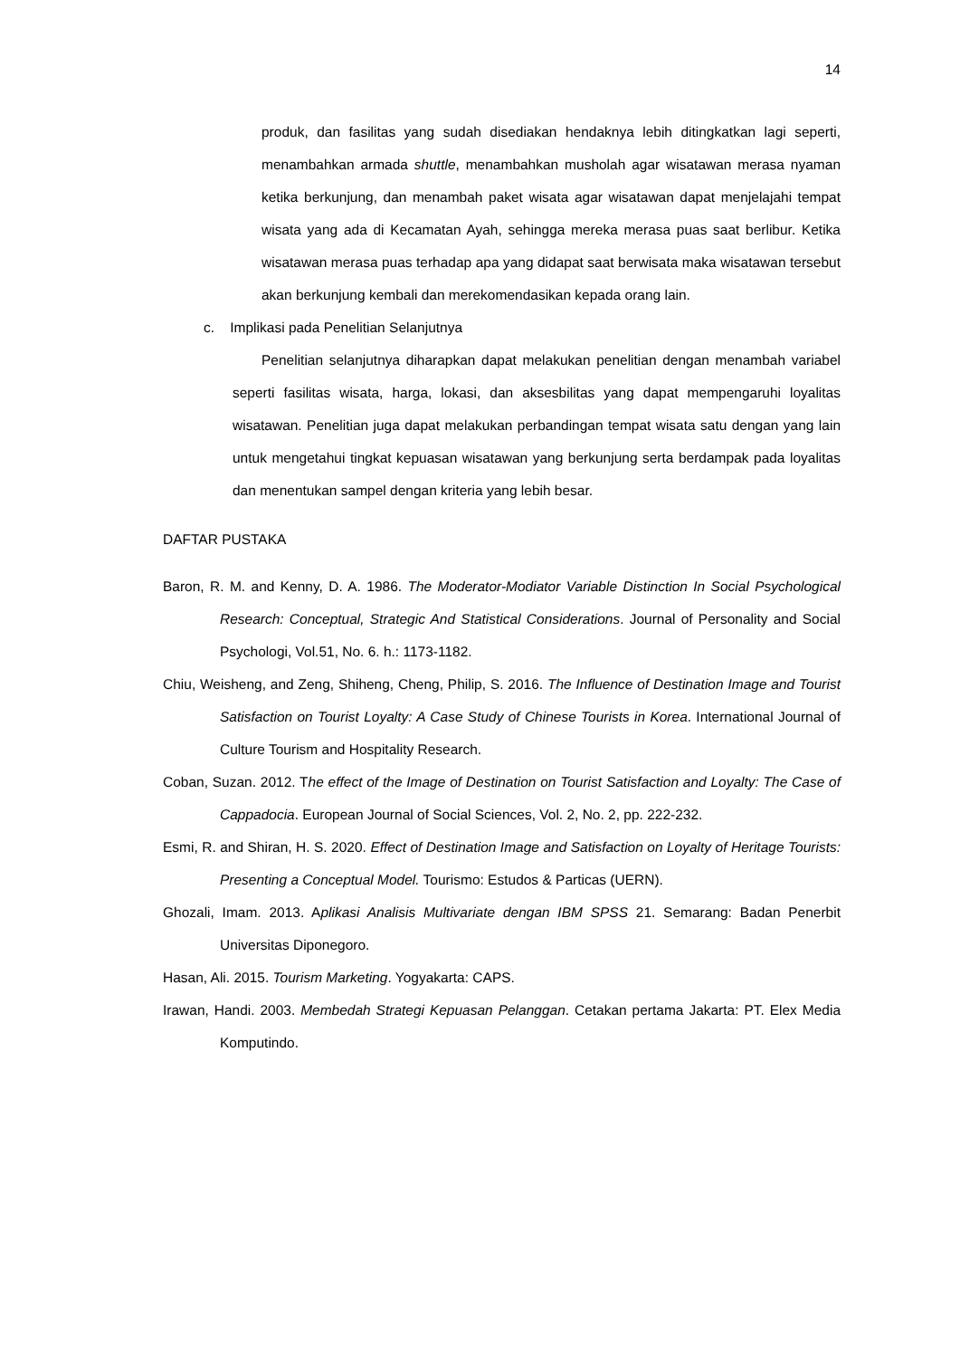14
produk, dan fasilitas yang sudah disediakan hendaknya lebih ditingkatkan lagi seperti, menambahkan armada shuttle, menambahkan musholah agar wisatawan merasa nyaman ketika berkunjung, dan menambah paket wisata agar wisatawan dapat menjelajahi tempat wisata yang ada di Kecamatan Ayah, sehingga mereka merasa puas saat berlibur. Ketika wisatawan merasa puas terhadap apa yang didapat saat berwisata maka wisatawan tersebut akan berkunjung kembali dan merekomendasikan kepada orang lain.
c. Implikasi pada Penelitian Selanjutnya
Penelitian selanjutnya diharapkan dapat melakukan penelitian dengan menambah variabel seperti fasilitas wisata, harga, lokasi, dan aksesbilitas yang dapat mempengaruhi loyalitas wisatawan. Penelitian juga dapat melakukan perbandingan tempat wisata satu dengan yang lain untuk mengetahui tingkat kepuasan wisatawan yang berkunjung serta berdampak pada loyalitas dan menentukan sampel dengan kriteria yang lebih besar.
DAFTAR PUSTAKA
Baron, R. M. and Kenny, D. A. 1986. The Moderator-Modiator Variable Distinction In Social Psychological Research: Conceptual, Strategic And Statistical Considerations. Journal of Personality and Social Psychologi, Vol.51, No. 6. h.: 1173-1182.
Chiu, Weisheng, and Zeng, Shiheng, Cheng, Philip, S. 2016. The Influence of Destination Image and Tourist Satisfaction on Tourist Loyalty: A Case Study of Chinese Tourists in Korea. International Journal of Culture Tourism and Hospitality Research.
Coban, Suzan. 2012. The effect of the Image of Destination on Tourist Satisfaction and Loyalty: The Case of Cappadocia. European Journal of Social Sciences, Vol. 2, No. 2, pp. 222-232.
Esmi, R. and Shiran, H. S. 2020. Effect of Destination Image and Satisfaction on Loyalty of Heritage Tourists: Presenting a Conceptual Model. Tourismo: Estudos & Particas (UERN).
Ghozali, Imam. 2013. Aplikasi Analisis Multivariate dengan IBM SPSS 21. Semarang: Badan Penerbit Universitas Diponegoro.
Hasan, Ali. 2015. Tourism Marketing. Yogyakarta: CAPS.
Irawan, Handi. 2003. Membedah Strategi Kepuasan Pelanggan. Cetakan pertama Jakarta: PT. Elex Media Komputindo.